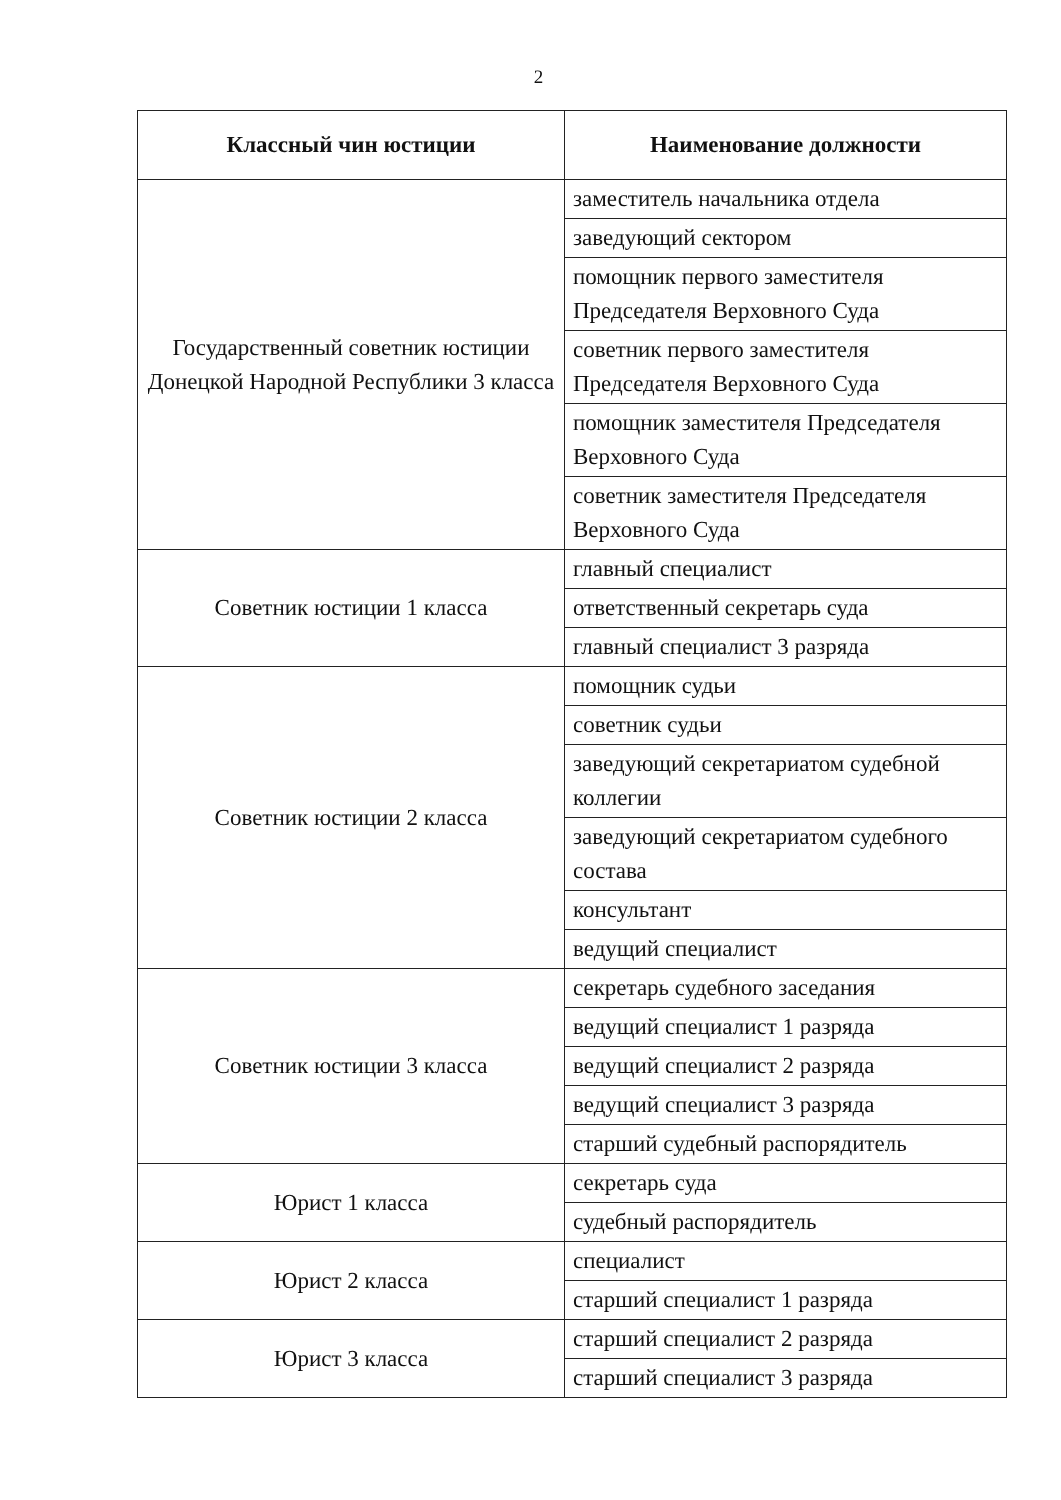2
| Классный чин юстиции | Наименование должности |
| --- | --- |
| Государственный советник юстиции Донецкой Народной Республики 3 класса | заместитель начальника отдела |
| | заведующий сектором |
| | помощник первого заместителя Председателя Верховного Суда |
| | советник первого заместителя Председателя Верховного Суда |
| | помощник заместителя Председателя Верховного Суда |
| | советник заместителя Председателя Верховного Суда |
| Советник юстиции 1 класса | главный специалист |
| | ответственный секретарь суда |
| | главный специалист 3 разряда |
| Советник юстиции 2 класса | помощник судьи |
| | советник судьи |
| | заведующий секретариатом судебной коллегии |
| | заведующий секретариатом судебного состава |
| | консультант |
| | ведущий специалист |
| Советник юстиции 3 класса | секретарь судебного заседания |
| | ведущий специалист 1 разряда |
| | ведущий специалист 2 разряда |
| | ведущий специалист 3 разряда |
| | старший судебный распорядитель |
| Юрист 1 класса | секретарь суда |
| | судебный распорядитель |
| Юрист 2 класса | специалист |
| | старший специалист 1 разряда |
| Юрист 3 класса | старший специалист 2 разряда |
| | старший специалист 3 разряда |